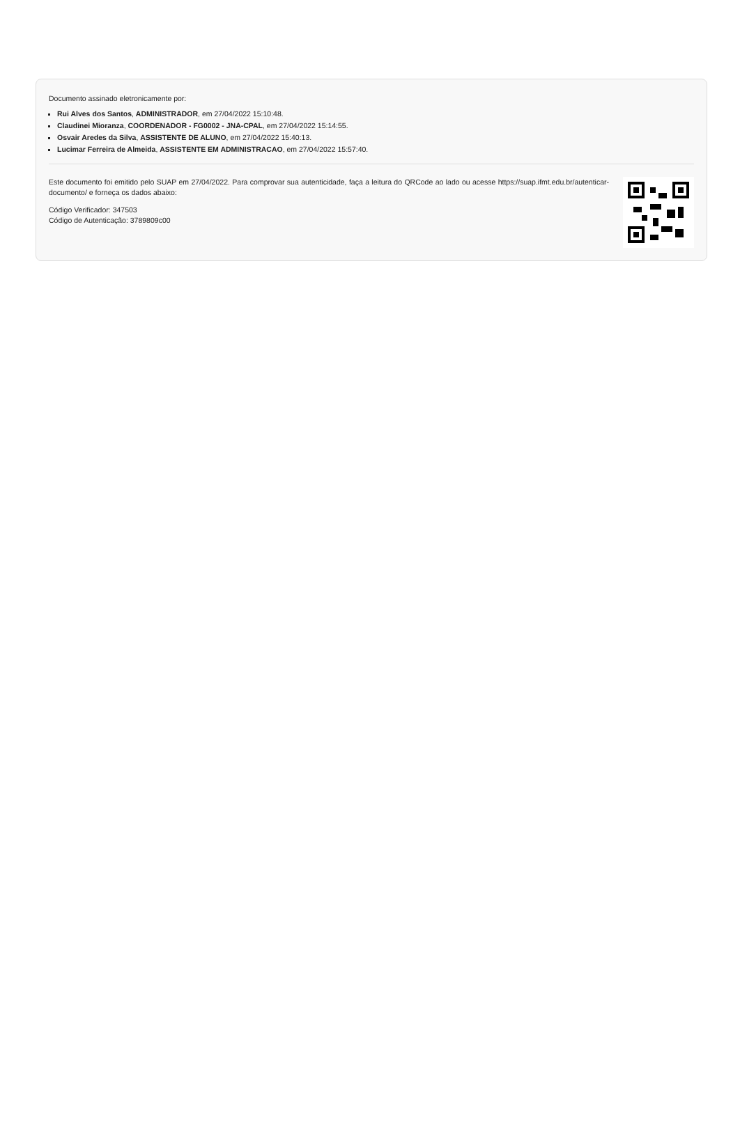Documento assinado eletronicamente por:
Rui Alves dos Santos, ADMINISTRADOR, em 27/04/2022 15:10:48.
Claudinei Mioranza, COORDENADOR - FG0002 - JNA-CPAL, em 27/04/2022 15:14:55.
Osvair Aredes da Silva, ASSISTENTE DE ALUNO, em 27/04/2022 15:40:13.
Lucimar Ferreira de Almeida, ASSISTENTE EM ADMINISTRACAO, em 27/04/2022 15:57:40.
Este documento foi emitido pelo SUAP em 27/04/2022. Para comprovar sua autenticidade, faça a leitura do QRCode ao lado ou acesse https://suap.ifmt.edu.br/autenticar-documento/ e forneça os dados abaixo:
Código Verificador: 347503
Código de Autenticação: 3789809c00